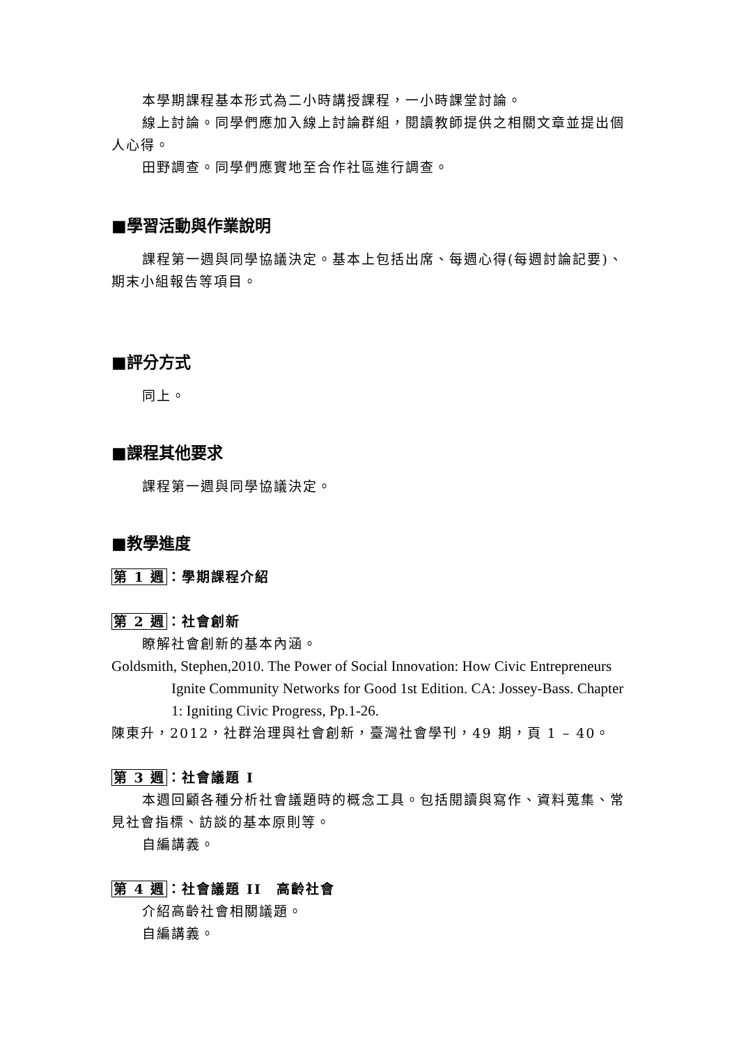本學期課程基本形式為二小時講授課程，一小時課堂討論。
線上討論。同學們應加入線上討論群組，閱讀教師提供之相關文章並提出個人心得。
田野調查。同學們應實地至合作社區進行調查。
■學習活動與作業說明
課程第一週與同學協議決定。基本上包括出席、每週心得(每週討論記要)、期末小組報告等項目。
■評分方式
同上。
■課程其他要求
課程第一週與同學協議決定。
■教學進度
第 1 週：學期課程介紹
第 2 週：社會創新
瞭解社會創新的基本內涵。
Goldsmith, Stephen,2010. The Power of Social Innovation: How Civic Entrepreneurs Ignite Community Networks for Good 1st Edition. CA: Jossey-Bass. Chapter 1: Igniting Civic Progress, Pp.1-26.
陳東升，2012，社群治理與社會創新，臺灣社會學刊，49 期，頁 1 – 40。
第 3 週：社會議題 I
本週回顧各種分析社會議題時的概念工具。包括閱讀與寫作、資料蒐集、常見社會指標、訪談的基本原則等。
自編講義。
第 4 週：社會議題 II　高齡社會
介紹高齡社會相關議題。
自編講義。